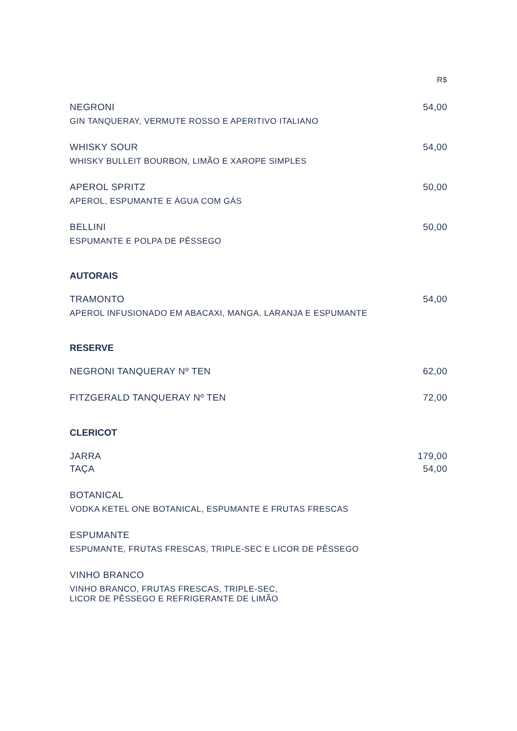R$
NEGRONI 54,00
GIN TANQUERAY, VERMUTE ROSSO E APERITIVO ITALIANO
WHISKY SOUR 54,00
WHISKY BULLEIT BOURBON, LIMÃO E XAROPE SIMPLES
APEROL SPRITZ 50,00
APEROL, ESPUMANTE E ÁGUA COM GÁS
BELLINI 50,00
ESPUMANTE E POLPA DE PÊSSEGO
AUTORAIS
TRAMONTO 54,00
APEROL INFUSIONADO EM ABACAXI, MANGA, LARANJA E ESPUMANTE
RESERVE
NEGRONI TANQUERAY Nº TEN 62,00
FITZGERALD TANQUERAY Nº TEN 72,00
CLERICOT
JARRA 179,00
TAÇA 54,00
BOTANICAL
VODKA KETEL ONE BOTANICAL, ESPUMANTE E FRUTAS FRESCAS
ESPUMANTE
ESPUMANTE, FRUTAS FRESCAS, TRIPLE-SEC E LICOR DE PÊSSEGO
VINHO BRANCO
VINHO BRANCO, FRUTAS FRESCAS, TRIPLE-SEC,
LICOR DE PÊSSEGO E REFRIGERANTE DE LIMÃO